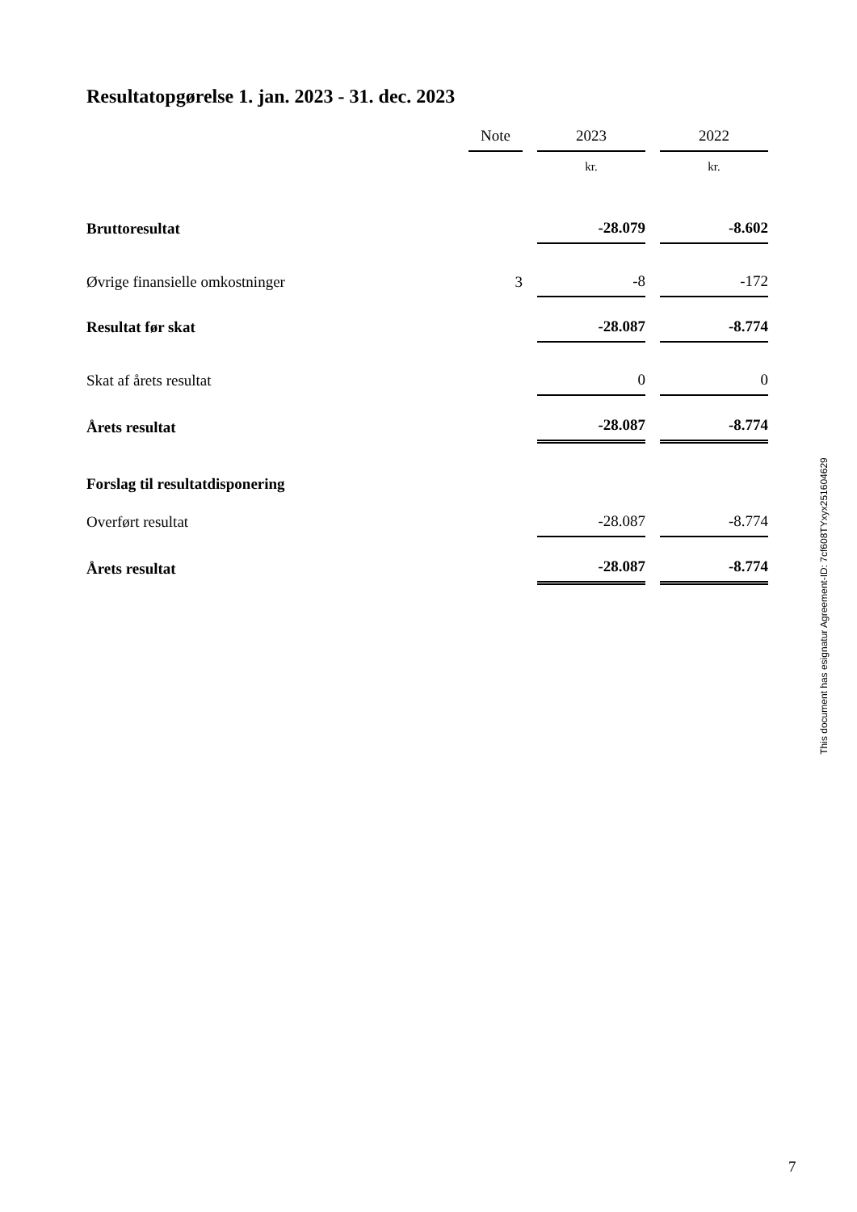Resultatopgørelse 1. jan. 2023 - 31. dec. 2023
| | Note | | 2023 | | 2022 |
| --- | --- | --- | --- | --- | --- |
| | | | kr. | | kr. |
| Bruttoresultat | | | -28.079 | | -8.602 |
| Øvrige finansielle omkostninger | 3 | | -8 | | -172 |
| Resultat før skat | | | -28.087 | | -8.774 |
| Skat af årets resultat | | | 0 | | 0 |
| Årets resultat | | | -28.087 | | -8.774 |
| Forslag til resultatdisponering | | | | | |
| Overført resultat | | | -28.087 | | -8.774 |
| Årets resultat | | | -28.087 | | -8.774 |
This document has esignatur Agreement-ID: 7cf608TYxyx251604629
7